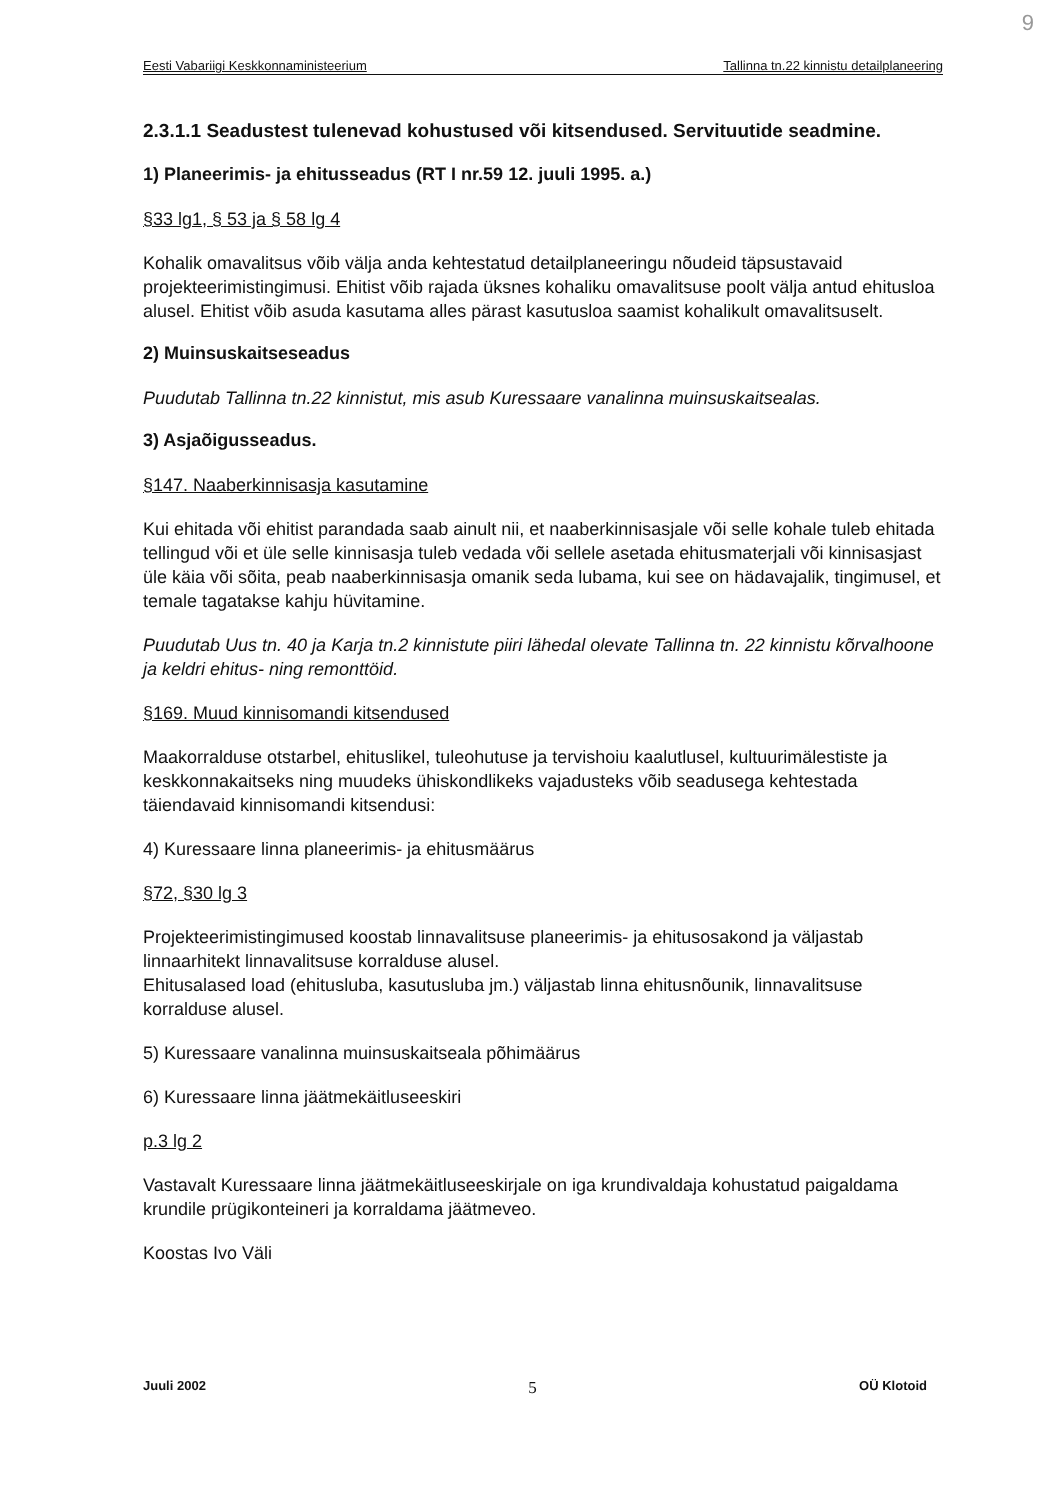9
Eesti Vabariigi Keskkonnaministeerium Tallinna tn.22 kinnistu detailplaneering
2.3.1.1 Seadustest tulenevad kohustused või kitsendused. Servituutide seadmine.
1) Planeerimis- ja ehitusseadus (RT I nr.59 12. juuli 1995. a.)
§33 lg1, § 53 ja § 58 lg 4
Kohalik omavalitsus võib välja anda kehtestatud detailplaneeringu nõudeid täpsustavaid projekteerimistingimusi. Ehitist võib rajada üksnes kohaliku omavalitsuse poolt välja antud ehitusloa alusel. Ehitist võib asuda kasutama alles pärast kasutusloa saamist kohalikult omavalitsuselt.
2) Muinsuskaitseseadus
Puudutab Tallinna tn.22 kinnistut, mis asub Kuressaare vanalinna muinsuskaitsealas.
3) Asjaõigusseadus.
§147. Naaberkinnisasja kasutamine
Kui ehitada või ehitist parandada saab ainult nii, et naaberkinnisasjale või selle kohale tuleb ehitada tellingud või et üle selle kinnisasja tuleb vedada või sellele asetada ehitusmaterjali või kinnisasjast üle käia või sõita, peab naaberkinnisasja omanik seda lubama, kui see on hädavajalik, tingimusel, et temale tagatakse kahju hüvitamine.
Puudutab Uus tn. 40 ja Karja tn.2 kinnistute piiri lähedal olevate Tallinna tn. 22 kinnistu kõrvalhoone ja keldri ehitus- ning remonttöid.
§169. Muud kinnisomandi kitsendused
Maakorralduse otstarbel, ehituslikel, tuleohutuse ja tervishoiu kaalutlusel, kultuurimälestiste ja keskkonnakaitseks ning muudeks ühiskondlikeks vajadusteks võib seadusega kehtestada täiendavaid kinnisomandi kitsendusi:
4) Kuressaare linna planeerimis- ja ehitusmäärus
§72, §30 lg 3
Projekteerimistingimused koostab linnavalitsuse planeerimis- ja ehitusosakond ja väljastab linnaarhitekt linnavalitsuse korralduse alusel.
Ehitusalased load (ehitusluba, kasutusluba jm.) väljastab linna ehitusnõunik, linnavalitsuse korralduse alusel.
5) Kuressaare vanalinna muinsuskaitseala põhimäärus
6) Kuressaare linna jäätmekäitluseeskiri
p.3 lg 2
Vastavalt Kuressaare linna jäätmekäitluseeskirjale on iga krundivaldaja kohustatud paigaldama krundile prügikonteineri ja korraldama jäätmeveo.
Koostas Ivo Väli
Juuli 2002 5 OÜ Klotoid